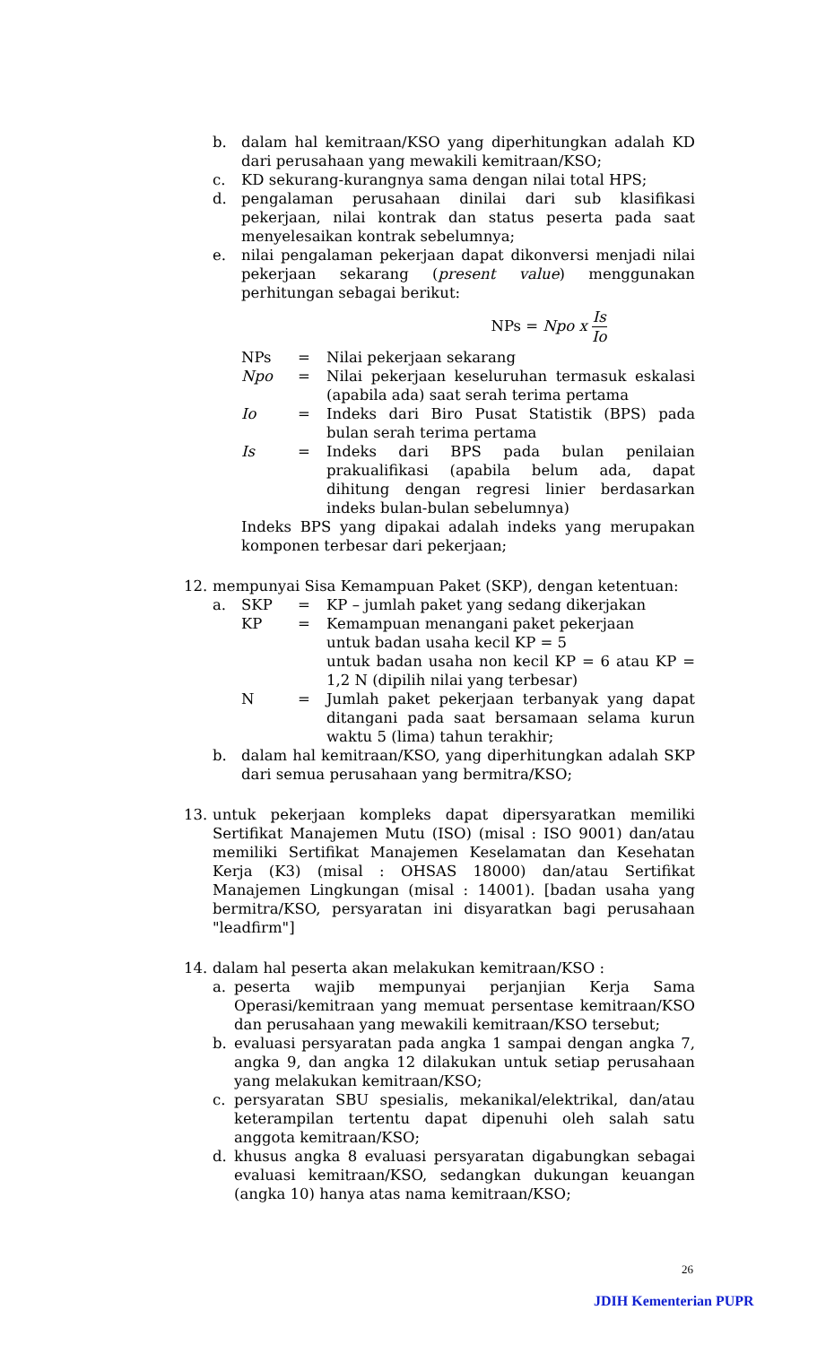b. dalam hal kemitraan/KSO yang diperhitungkan adalah KD dari perusahaan yang mewakili kemitraan/KSO;
c. KD sekurang-kurangnya sama dengan nilai total HPS;
d. pengalaman perusahaan dinilai dari sub klasifikasi pekerjaan, nilai kontrak dan status peserta pada saat menyelesaikan kontrak sebelumnya;
e. nilai pengalaman pekerjaan dapat dikonversi menjadi nilai pekerjaan sekarang (present value) menggunakan perhitungan sebagai berikut:
NPs = Npo x Is Io
NPs = Nilai pekerjaan sekarang
Npo = Nilai pekerjaan keseluruhan termasuk eskalasi (apabila ada) saat serah terima pertama
Io = Indeks dari Biro Pusat Statistik (BPS) pada bulan serah terima pertama
Is = Indeks dari BPS pada bulan penilaian prakualifikasi (apabila belum ada, dapat dihitung dengan regresi linier berdasarkan indeks bulan-bulan sebelumnya)
Indeks BPS yang dipakai adalah indeks yang merupakan komponen terbesar dari pekerjaan;
12. mempunyai Sisa Kemampuan Paket (SKP), dengan ketentuan:
a. SKP = KP – jumlah paket yang sedang dikerjakan
KP = Kemampuan menangani paket pekerjaan
untuk badan usaha kecil KP = 5
untuk badan usaha non kecil KP = 6 atau KP = 1,2 N (dipilih nilai yang terbesar)
N = Jumlah paket pekerjaan terbanyak yang dapat ditangani pada saat bersamaan selama kurun waktu 5 (lima) tahun terakhir;
b. dalam hal kemitraan/KSO, yang diperhitungkan adalah SKP dari semua perusahaan yang bermitra/KSO;
13. untuk pekerjaan kompleks dapat dipersyaratkan memiliki Sertifikat Manajemen Mutu (ISO) (misal : ISO 9001) dan/atau memiliki Sertifikat Manajemen Keselamatan dan Kesehatan Kerja (K3) (misal : OHSAS 18000) dan/atau Sertifikat Manajemen Lingkungan (misal : 14001). [badan usaha yang bermitra/KSO, persyaratan ini disyaratkan bagi perusahaan "leadfirm"]
14. dalam hal peserta akan melakukan kemitraan/KSO :
a. peserta wajib mempunyai perjanjian Kerja Sama Operasi/kemitraan yang memuat persentase kemitraan/KSO dan perusahaan yang mewakili kemitraan/KSO tersebut;
b. evaluasi persyaratan pada angka 1 sampai dengan angka 7, angka 9, dan angka 12 dilakukan untuk setiap perusahaan yang melakukan kemitraan/KSO;
c. persyaratan SBU spesialis, mekanikal/elektrikal, dan/atau keterampilan tertentu dapat dipenuhi oleh salah satu anggota kemitraan/KSO;
d. khusus angka 8 evaluasi persyaratan digabungkan sebagai evaluasi kemitraan/KSO, sedangkan dukungan keuangan (angka 10) hanya atas nama kemitraan/KSO;
26
JDIH Kementerian PUPR